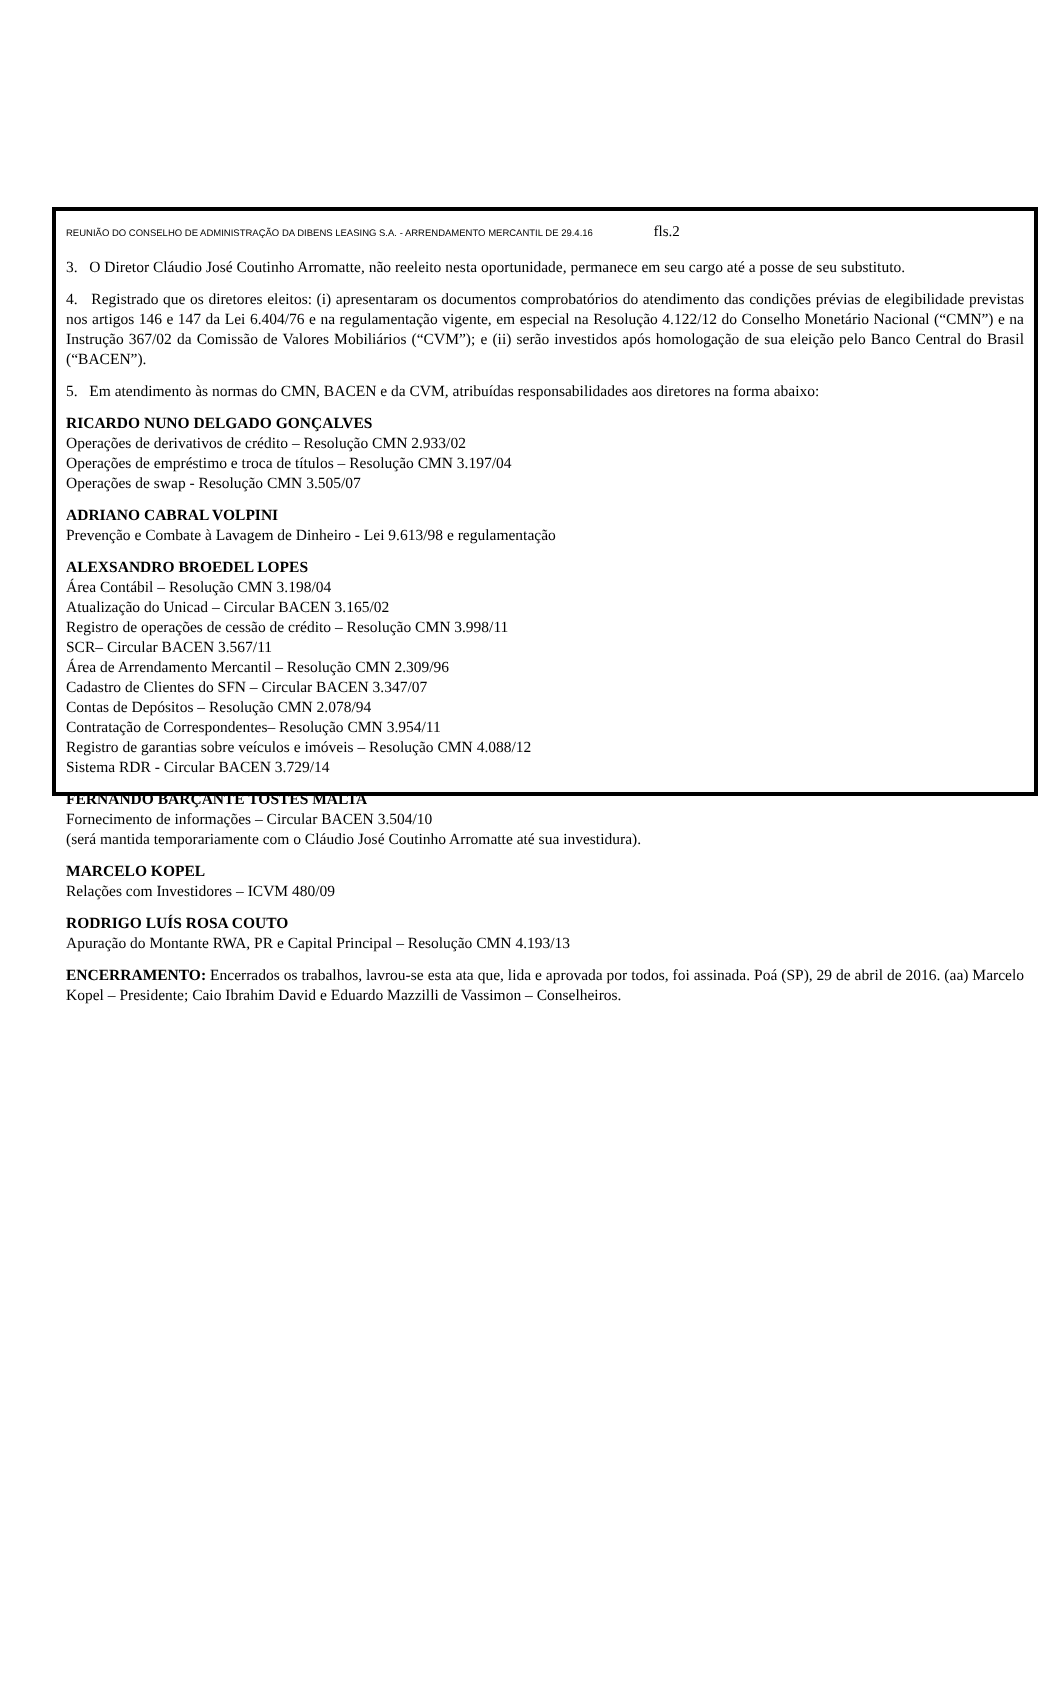REUNIÃO DO CONSELHO DE ADMINISTRAÇÃO DA DIBENS LEASING S.A. - ARRENDAMENTO MERCANTIL DE 29.4.16 fls.2
3. O Diretor Cláudio José Coutinho Arromatte, não reeleito nesta oportunidade, permanece em seu cargo até a posse de seu substituto.
4. Registrado que os diretores eleitos: (i) apresentaram os documentos comprobatórios do atendimento das condições prévias de elegibilidade previstas nos artigos 146 e 147 da Lei 6.404/76 e na regulamentação vigente, em especial na Resolução 4.122/12 do Conselho Monetário Nacional (“CMN”) e na Instrução 367/02 da Comissão de Valores Mobiliários (“CVM”); e (ii) serão investidos após homologação de sua eleição pelo Banco Central do Brasil (“BACEN”).
5. Em atendimento às normas do CMN, BACEN e da CVM, atribuídas responsabilidades aos diretores na forma abaixo:
RICARDO NUNO DELGADO GONÇALVES
Operações de derivativos de crédito – Resolução CMN 2.933/02
Operações de empréstimo e troca de títulos – Resolução CMN 3.197/04
Operações de swap - Resolução CMN 3.505/07
ADRIANO CABRAL VOLPINI
Prevenção e Combate à Lavagem de Dinheiro - Lei 9.613/98 e regulamentação
ALEXSANDRO BROEDEL LOPES
Área Contábil – Resolução CMN 3.198/04
Atualização do Unicad – Circular BACEN 3.165/02
Registro de operações de cessão de crédito – Resolução CMN 3.998/11
SCR– Circular BACEN 3.567/11
Área de Arrendamento Mercantil – Resolução CMN 2.309/96
Cadastro de Clientes do SFN – Circular BACEN 3.347/07
Contas de Depósitos – Resolução CMN 2.078/94
Contratação de Correspondentes– Resolução CMN 3.954/11
Registro de garantias sobre veículos e imóveis – Resolução CMN 4.088/12
Sistema RDR - Circular BACEN 3.729/14
FERNANDO BARÇANTE TOSTES MALTA
Fornecimento de informações – Circular BACEN 3.504/10
(será mantida temporariamente com o Cláudio José Coutinho Arromatte até sua investidura).
MARCELO KOPEL
Relações com Investidores – ICVM 480/09
RODRIGO LUÍS ROSA COUTO
Apuração do Montante RWA, PR e Capital Principal – Resolução CMN 4.193/13
ENCERRAMENTO: Encerrados os trabalhos, lavrou-se esta ata que, lida e aprovada por todos, foi assinada. Poá (SP), 29 de abril de 2016. (aa) Marcelo Kopel – Presidente; Caio Ibrahim David e Eduardo Mazzilli de Vassimon – Conselheiros.